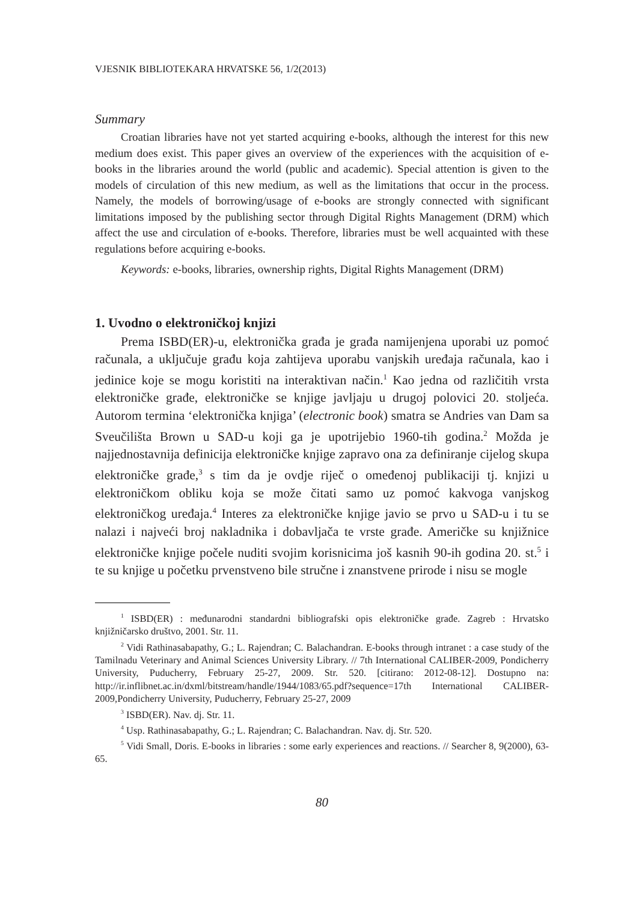VJESNIK BIBLIOTEKARA HRVATSKE 56, 1/2(2013)
Summary
Croatian libraries have not yet started acquiring e-books, although the interest for this new medium does exist. This paper gives an overview of the experiences with the acquisition of e-books in the libraries around the world (public and academic). Special attention is given to the models of circulation of this new medium, as well as the limitations that occur in the process. Namely, the models of borrowing/usage of e-books are strongly connected with significant limitations imposed by the publishing sector through Digital Rights Management (DRM) which affect the use and circulation of e-books. Therefore, libraries must be well acquainted with these regulations before acquiring e-books.
Keywords: e-books, libraries, ownership rights, Digital Rights Management (DRM)
1. Uvodno o elektroničkoj knjizi
Prema ISBD(ER)-u, elektronička građa je građa namijenjena uporabi uz pomoć računala, a uključuje građu koja zahtijeva uporabu vanjskih uređaja računala, kao i jedinice koje se mogu koristiti na interaktivan način.<sup>1</sup> Kao jedna od različitih vrsta elektroničke građe, elektroničke se knjige javljaju u drugoj polovici 20. stoljeća. Autorom termina ‘elektronička knjiga’ (electronic book) smatra se Andries van Dam sa Sveučilišta Brown u SAD-u koji ga je upotrijebio 1960-tih godina.<sup>2</sup> Možda je najjednostavnija definicija elektroničke knjige zapravo ona za definiranje cijelog skupa elektroničke građe,<sup>3</sup> s tim da je ovdje riječ o omeđenoj publikaciji tj. knjizi u elektroničkom obliku koja se može čitati samo uz pomoć kakvoga vanjskog elektroničkog uređaja.<sup>4</sup> Interes za elektroničke knjige javio se prvo u SAD-u i tu se nalazi i najveći broj nakladnika i dobavljača te vrste građe. Američke su knjižnice elektroničke knjige počele nuditi svojim korisnicima još kasnih 90-ih godina 20. st.<sup>5</sup> i te su knjige u početku prvenstveno bile stručne i znanstvene prirode i nisu se mogle
<sup>1</sup> ISBD(ER) : međunarodni standardni bibliografski opis elektroničke građe. Zagreb : Hrvatsko knjižničarsko društvo, 2001. Str. 11.
<sup>2</sup> Vidi Rathinasabapathy, G.; L. Rajendran; C. Balachandran. E-books through intranet : a case study of the Tamilnadu Veterinary and Animal Sciences University Library. // 7th International CALIBER-2009, Pondicherry University, Puducherry, February 25-27, 2009. Str. 520. [citirano: 2012-08-12]. Dostupno na: http://ir.inflibnet.ac.in/dxml/bitstream/handle/1944/1083/65.pdf?sequence=17th International CALIBER-2009,Pondicherry University, Puducherry, February 25-27, 2009
<sup>3</sup> ISBD(ER). Nav. dj. Str. 11.
<sup>4</sup> Usp. Rathinasabapathy, G.; L. Rajendran; C. Balachandran. Nav. dj. Str. 520.
<sup>5</sup> Vidi Small, Doris. E-books in libraries : some early experiences and reactions. // Searcher 8, 9(2000), 63-65.
80